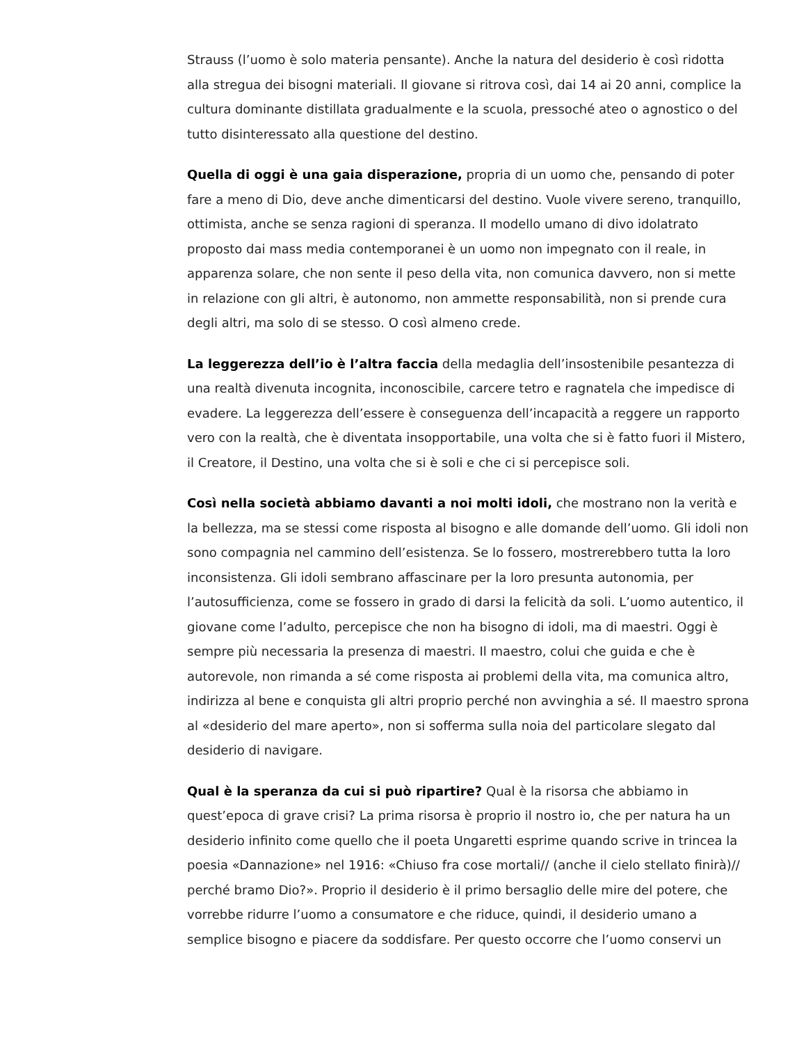Strauss (l’uomo è solo materia pensante). Anche la natura del desiderio è così ridotta alla stregua dei bisogni materiali. Il giovane si ritrova così, dai 14 ai 20 anni, complice la cultura dominante distillata gradualmente e la scuola, pressoché ateo o agnostico o del tutto disinteressato alla questione del destino.
Quella di oggi è una gaia disperazione, propria di un uomo che, pensando di poter fare a meno di Dio, deve anche dimenticarsi del destino. Vuole vivere sereno, tranquillo, ottimista, anche se senza ragioni di speranza. Il modello umano di divo idolatrato proposto dai mass media contemporanei è un uomo non impegnato con il reale, in apparenza solare, che non sente il peso della vita, non comunica davvero, non si mette in relazione con gli altri, è autonomo, non ammette responsabilità, non si prende cura degli altri, ma solo di se stesso. O così almeno crede.
La leggerezza dell’io è l’altra faccia della medaglia dell’insostenibile pesantezza di una realtà divenuta incognita, inconoscibile, carcere tetro e ragnatela che impedisce di evadere. La leggerezza dell’essere è conseguenza dell’incapacità a reggere un rapporto vero con la realtà, che è diventata insopportabile, una volta che si è fatto fuori il Mistero, il Creatore, il Destino, una volta che si è soli e che ci si percepisce soli.
Così nella società abbiamo davanti a noi molti idoli, che mostrano non la verità e la bellezza, ma se stessi come risposta al bisogno e alle domande dell’uomo. Gli idoli non sono compagnia nel cammino dell’esistenza. Se lo fossero, mostrerebbero tutta la loro inconsistenza. Gli idoli sembrano affascinare per la loro presunta autonomia, per l’autosufficienza, come se fossero in grado di darsi la felicità da soli. L’uomo autentico, il giovane come l’adulto, percepisce che non ha bisogno di idoli, ma di maestri. Oggi è sempre più necessaria la presenza di maestri. Il maestro, colui che guida e che è autorevole, non rimanda a sé come risposta ai problemi della vita, ma comunica altro, indirizza al bene e conquista gli altri proprio perché non avvinghia a sé. Il maestro sprona al «desiderio del mare aperto», non si sofferma sulla noia del particolare slegato dal desiderio di navigare.
Qual è la speranza da cui si può ripartire? Qual è la risorsa che abbiamo in quest’epoca di grave crisi? La prima risorsa è proprio il nostro io, che per natura ha un desiderio infinito come quello che il poeta Ungaretti esprime quando scrive in trincea la poesia «Dannazione» nel 1916: «Chiuso fra cose mortali// (anche il cielo stellato finirà)// perché bramo Dio?». Proprio il desiderio è il primo bersaglio delle mire del potere, che vorrebbe ridurre l’uomo a consumatore e che riduce, quindi, il desiderio umano a semplice bisogno e piacere da soddisfare. Per questo occorre che l’uomo conservi un